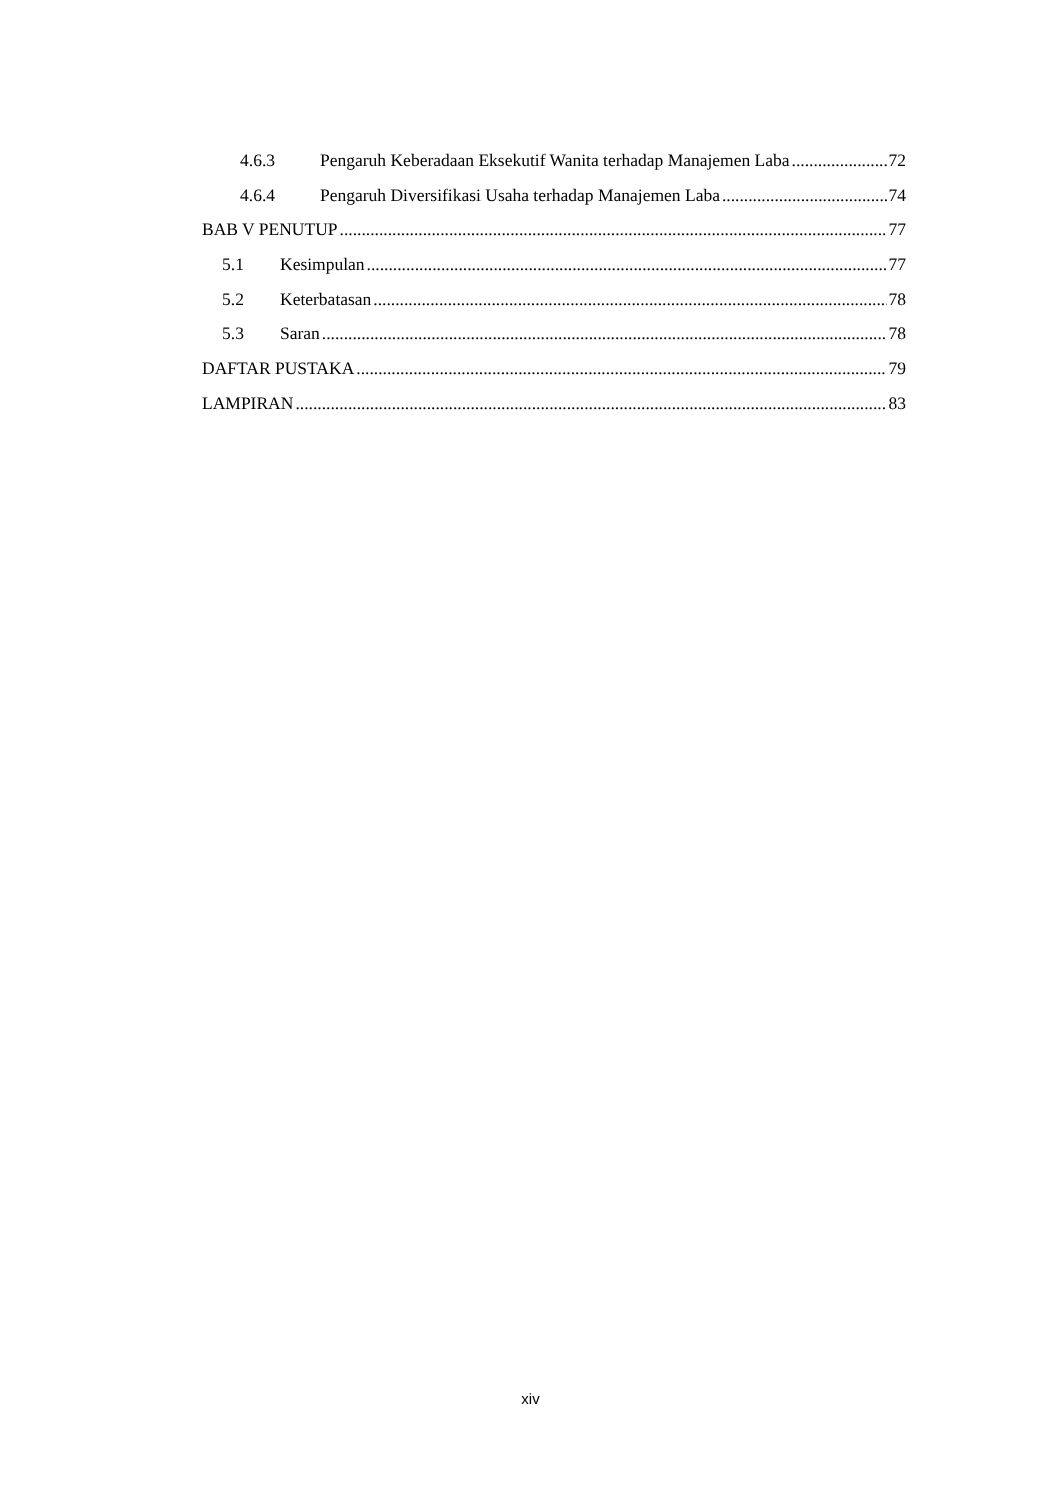4.6.3 Pengaruh Keberadaan Eksekutif Wanita terhadap Manajemen Laba 72
4.6.4 Pengaruh Diversifikasi Usaha terhadap Manajemen Laba 74
BAB V PENUTUP 77
5.1 Kesimpulan 77
5.2 Keterbatasan 78
5.3 Saran 78
DAFTAR PUSTAKA 79
LAMPIRAN 83
xiv